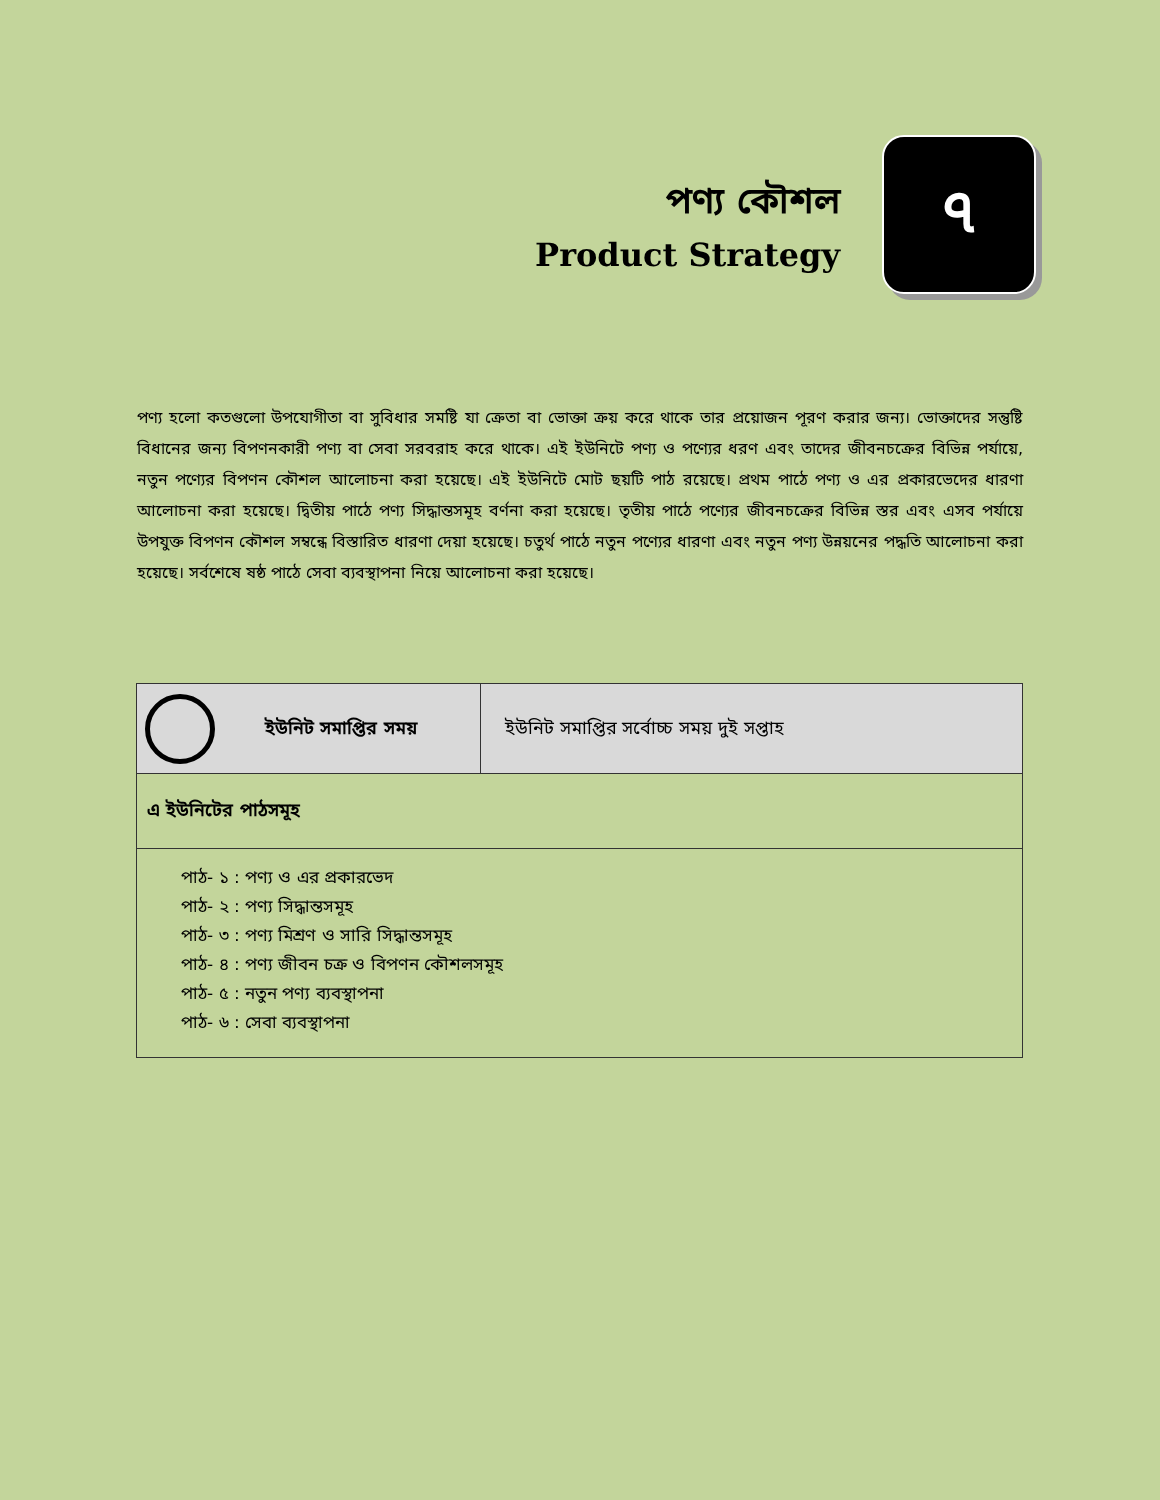পণ্য কৌশল
Product Strategy
৭
পণ্য হলো কতগুলো উপযোগীতা বা সুবিধার সমষ্টি যা ক্রেতা বা ভোক্তা ক্রয় করে থাকে তার প্রয়োজন পূরণ করার জন্য। ভোক্তাদের সন্তুষ্টি বিধানের জন্য বিপণনকারী পণ্য বা সেবা সরবরাহ করে থাকে। এই ইউনিটে পণ্য ও পণ্যের ধরণ এবং তাদের জীবনচক্রের বিভিন্ন পর্যায়ে, নতুন পণ্যের বিপণন কৌশল আলোচনা করা হয়েছে। এই ইউনিটে মোট ছয়টি পাঠ রয়েছে। প্রথম পাঠে পণ্য ও এর প্রকারভেদের ধারণা আলোচনা করা হয়েছে। দ্বিতীয় পাঠে পণ্য সিদ্ধান্তসমূহ বর্ণনা করা হয়েছে। তৃতীয় পাঠে পণ্যের জীবনচক্রের বিভিন্ন স্তর এবং এসব পর্যায়ে উপযুক্ত বিপণন কৌশল সম্বন্ধে বিস্তারিত ধারণা দেয়া হয়েছে। চতুর্থ পাঠে নতুন পণ্যের ধারণা এবং নতুন পণ্য উন্নয়নের পদ্ধতি আলোচনা করা হয়েছে। সর্বশেষে ষষ্ঠ পাঠে সেবা ব্যবস্থাপনা নিয়ে আলোচনা করা হয়েছে।
| ইউনিট সমাপ্তির সময় | ইউনিট সমাপ্তির সর্বোচ্চ সময় দুই সপ্তাহ |
| এ ইউনিটের পাঠসমূহ | |
| পাঠ- ১ : পণ্য ও এর প্রকারভেদ পাঠ- ২ : পণ্য সিদ্ধান্তসমূহ পাঠ- ৩ : পণ্য মিশ্রণ ও সারি সিদ্ধান্তসমূহ পাঠ- ৪ : পণ্য জীবন চক্র ও বিপণন কৌশলসমূহ পাঠ- ৫ : নতুন পণ্য ব্যবস্থাপনা পাঠ- ৬ : সেবা ব্যবস্থাপনা | |